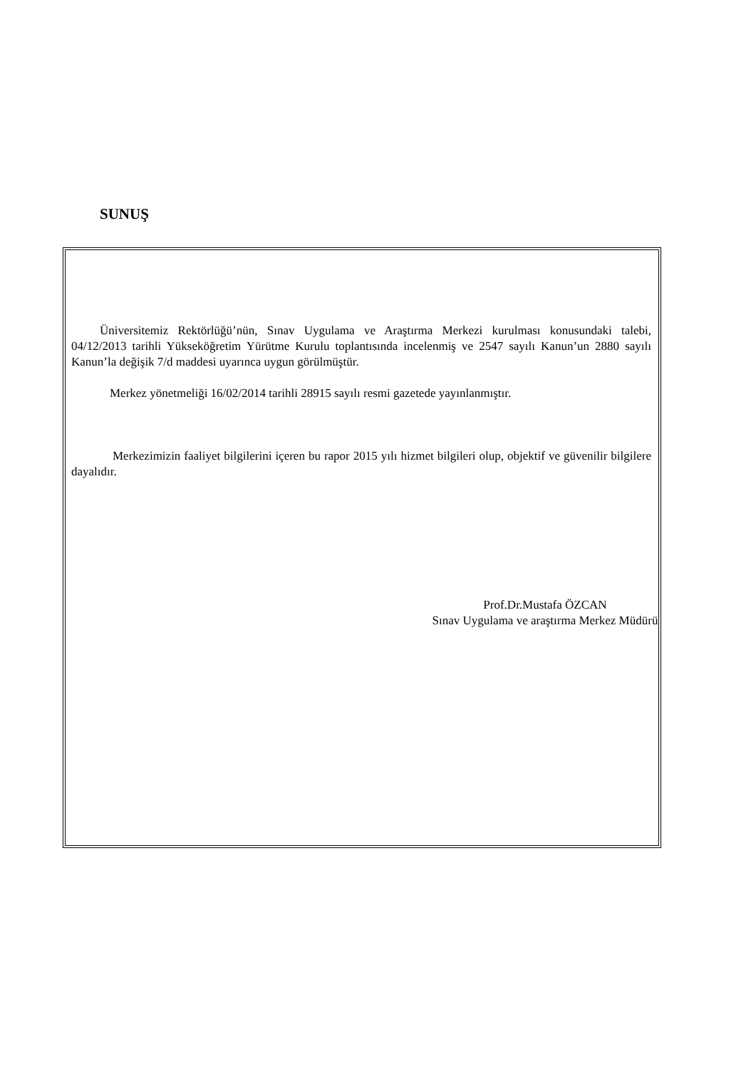SUNUŞ
Üniversitemiz Rektörlüğü’nün, Sınav Uygulama ve Araştırma Merkezi kurulması konusundaki talebi, 04/12/2013 tarihli Yükseköğretim Yürütme Kurulu toplantısında incelenmiş ve 2547 sayılı Kanun’un 2880 sayılı Kanun’la değişik 7/d maddesi uyarınca uygun görülmüştür.
Merkez yönetmeliği 16/02/2014 tarihli 28915 sayılı resmi gazetede yayınlanmıştır.
Merkezimizin faaliyet bilgilerini içeren bu rapor 2015 yılı hizmet bilgileri olup, objektif ve güvenilir bilgilere dayalıdır.
Prof.Dr.Mustafa ÖZCAN
Sınav Uygulama ve araştırma Merkez Müdürü